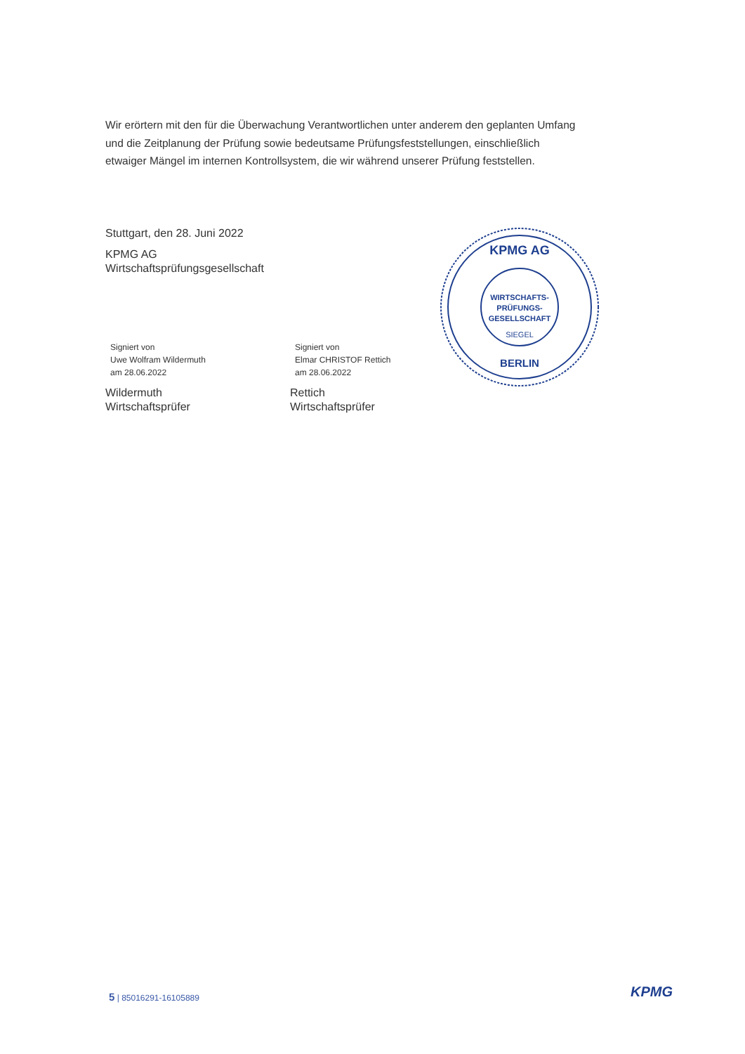Wir erörtern mit den für die Überwachung Verantwortlichen unter anderem den geplanten Umfang und die Zeitplanung der Prüfung sowie bedeutsame Prüfungsfeststellungen, einschließlich etwaiger Mängel im internen Kontrollsystem, die wir während unserer Prüfung feststellen.
Stuttgart, den 28. Juni 2022
KPMG AG
Wirtschaftsprüfungsgesellschaft
Signiert von
Uwe Wolfram Wildermuth
am 28.06.2022
Wildermuth
Wirtschaftsprüfer
Signiert von
Elmar CHRISTOF Rettich
am 28.06.2022
Rettich
Wirtschaftsprüfer
KPMG AG
WIRTSCHAFTS-
PRÜFUNGS-
GESELLSCHAFT
SIEGEL
BERLIN
5 | 85016291-16105889 KPMG